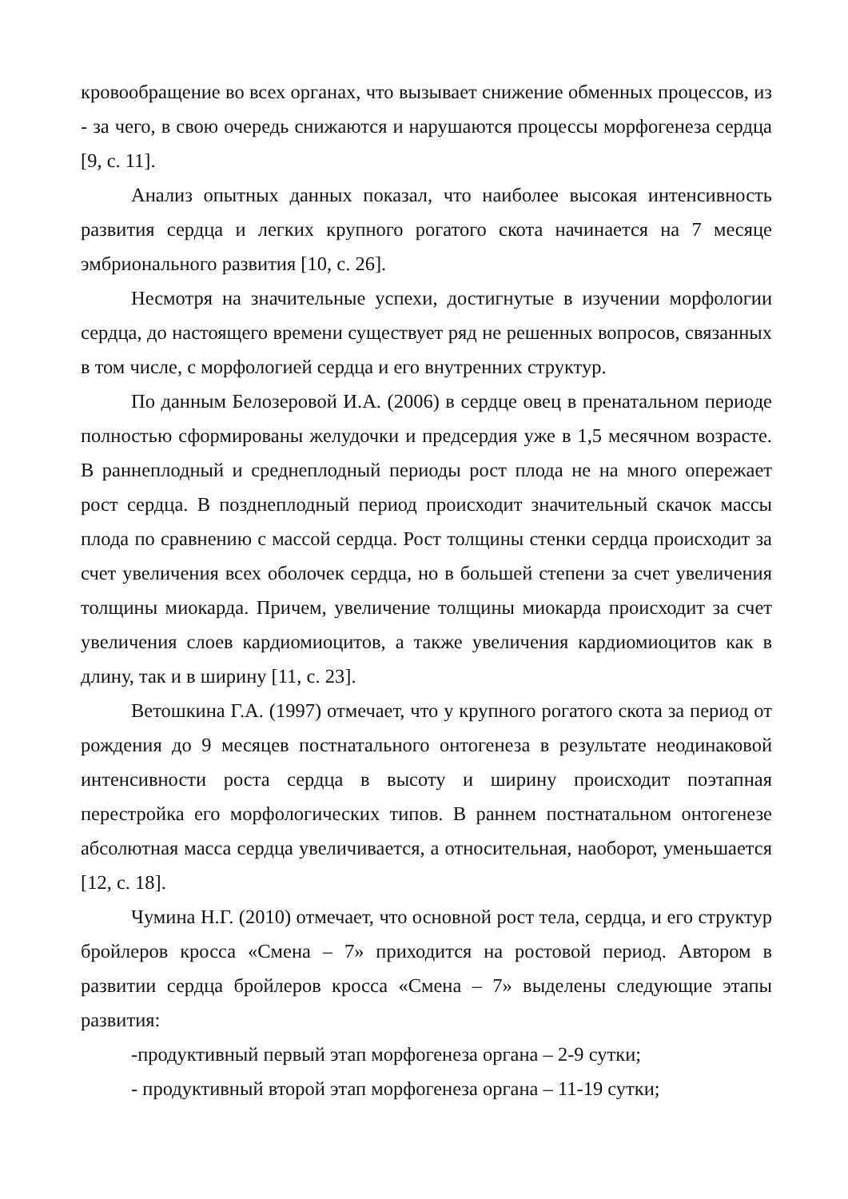кровообращение во всех органах, что вызывает снижение обменных процессов, из - за чего, в свою очередь снижаются и нарушаются процессы морфогенеза сердца [9, с. 11].
Анализ опытных данных показал, что наиболее высокая интенсивность развития сердца и легких крупного рогатого скота начинается на 7 месяце эмбрионального развития [10, с. 26].
Несмотря на значительные успехи, достигнутые в изучении морфологии сердца, до настоящего времени существует ряд не решенных вопросов, связанных в том числе, с морфологией сердца и его внутренних структур.
По данным Белозеровой И.А. (2006) в сердце овец в пренатальном периоде полностью сформированы желудочки и предсердия уже в 1,5 месячном возрасте. В раннеплодный и среднеплодный периоды рост плода не на много опережает рост сердца. В позднеплодный период происходит значительный скачок массы плода по сравнению с массой сердца. Рост толщины стенки сердца происходит за счет увеличения всех оболочек сердца, но в большей степени за счет увеличения толщины миокарда. Причем, увеличение толщины миокарда происходит за счет увеличения слоев кардиомиоцитов, а также увеличения кардиомиоцитов как в длину, так и в ширину [11, с. 23].
Ветошкина Г.А. (1997) отмечает, что у крупного рогатого скота за период от рождения до 9 месяцев постнатального онтогенеза в результате неодинаковой интенсивности роста сердца в высоту и ширину происходит поэтапная перестройка его морфологических типов. В раннем постнатальном онтогенезе абсолютная масса сердца увеличивается, а относительная, наоборот, уменьшается [12, с. 18].
Чумина Н.Г. (2010) отмечает, что основной рост тела, сердца, и его структур бройлеров кросса «Смена – 7» приходится на ростовой период. Автором в развитии сердца бройлеров кросса «Смена – 7» выделены следующие этапы развития:
-продуктивный первый этап морфогенеза органа – 2-9 сутки;
- продуктивный второй этап морфогенеза органа – 11-19 сутки;